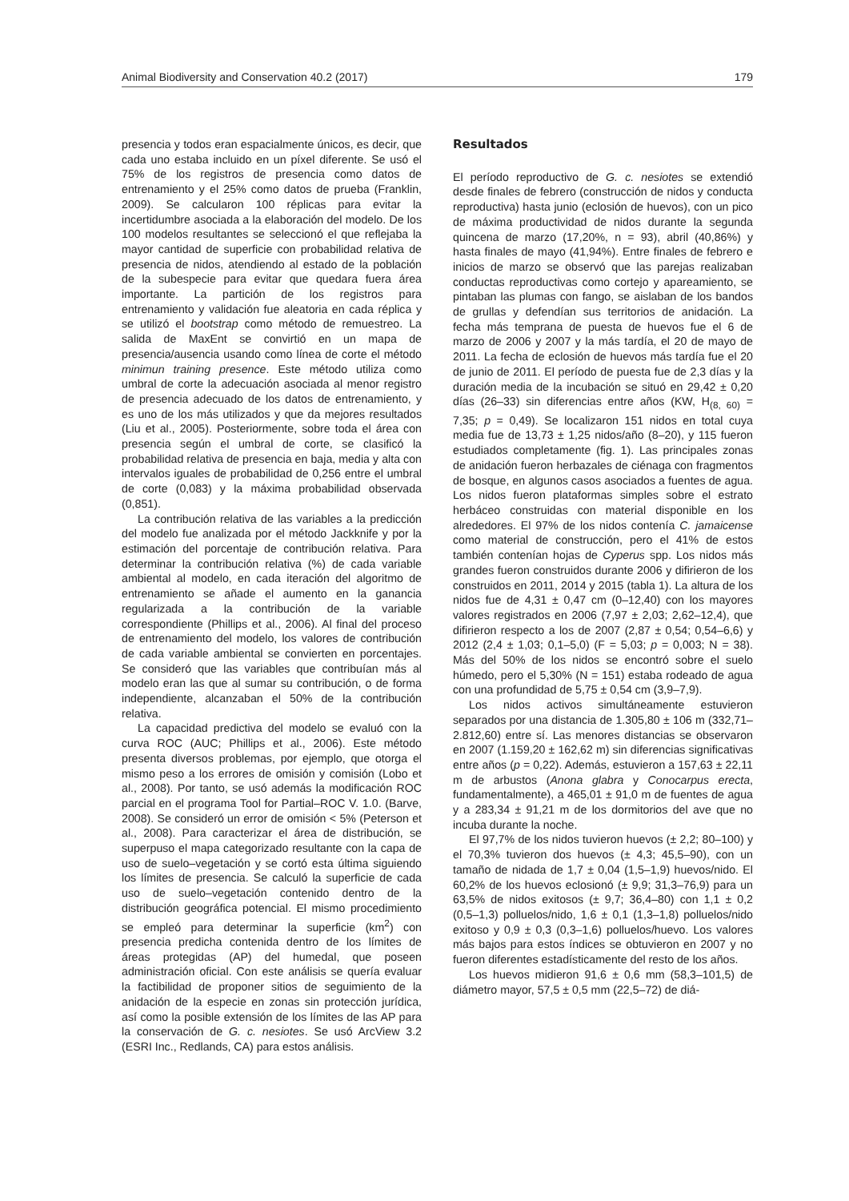Animal Biodiversity and Conservation 40.2 (2017) 179
presencia y todos eran espacialmente únicos, es decir, que cada uno estaba incluido en un píxel diferente. Se usó el 75% de los registros de presencia como datos de entrenamiento y el 25% como datos de prueba (Franklin, 2009). Se calcularon 100 réplicas para evitar la incertidumbre asociada a la elaboración del modelo. De los 100 modelos resultantes se seleccionó el que reflejaba la mayor cantidad de superficie con probabilidad relativa de presencia de nidos, atendiendo al estado de la población de la subespecie para evitar que quedara fuera área importante. La partición de los registros para entrenamiento y validación fue aleatoria en cada réplica y se utilizó el bootstrap como método de remuestreo. La salida de MaxEnt se convirtió en un mapa de presencia/ausencia usando como línea de corte el método minimun training presence. Este método utiliza como umbral de corte la adecuación asociada al menor registro de presencia adecuado de los datos de entrenamiento, y es uno de los más utilizados y que da mejores resultados (Liu et al., 2005). Posteriormente, sobre toda el área con presencia según el umbral de corte, se clasificó la probabilidad relativa de presencia en baja, media y alta con intervalos iguales de probabilidad de 0,256 entre el umbral de corte (0,083) y la máxima probabilidad observada (0,851).
La contribución relativa de las variables a la predicción del modelo fue analizada por el método Jackknife y por la estimación del porcentaje de contribución relativa. Para determinar la contribución relativa (%) de cada variable ambiental al modelo, en cada iteración del algoritmo de entrenamiento se añade el aumento en la ganancia regularizada a la contribución de la variable correspondiente (Phillips et al., 2006). Al final del proceso de entrenamiento del modelo, los valores de contribución de cada variable ambiental se convierten en porcentajes. Se consideró que las variables que contribuían más al modelo eran las que al sumar su contribución, o de forma independiente, alcanzaban el 50% de la contribución relativa.
La capacidad predictiva del modelo se evaluó con la curva ROC (AUC; Phillips et al., 2006). Este método presenta diversos problemas, por ejemplo, que otorga el mismo peso a los errores de omisión y comisión (Lobo et al., 2008). Por tanto, se usó además la modificación ROC parcial en el programa Tool for Partial–ROC V. 1.0. (Barve, 2008). Se consideró un error de omisión < 5% (Peterson et al., 2008). Para caracterizar el área de distribución, se superpuso el mapa categorizado resultante con la capa de uso de suelo–vegetación y se cortó esta última siguiendo los límites de presencia. Se calculó la superficie de cada uso de suelo–vegetación contenido dentro de la distribución geográfica potencial. El mismo procedimiento se empleó para determinar la superficie (km<sup>2</sup>) con presencia predicha contenida dentro de los límites de áreas protegidas (AP) del humedal, que poseen administración oficial. Con este análisis se quería evaluar la factibilidad de proponer sitios de seguimiento de la anidación de la especie en zonas sin protección jurídica, así como la posible extensión de los límites de las AP para la conservación de G. c. nesiotes. Se usó ArcView 3.2 (ESRI Inc., Redlands, CA) para estos análisis.
Resultados
El período reproductivo de G. c. nesiotes se extendió desde finales de febrero (construcción de nidos y conducta reproductiva) hasta junio (eclosión de huevos), con un pico de máxima productividad de nidos durante la segunda quincena de marzo (17,20%, n = 93), abril (40,86%) y hasta finales de mayo (41,94%). Entre finales de febrero e inicios de marzo se observó que las parejas realizaban conductas reproductivas como cortejo y apareamiento, se pintaban las plumas con fango, se aislaban de los bandos de grullas y defendían sus territorios de anidación. La fecha más temprana de puesta de huevos fue el 6 de marzo de 2006 y 2007 y la más tardía, el 20 de mayo de 2011. La fecha de eclosión de huevos más tardía fue el 20 de junio de 2011. El período de puesta fue de 2,3 días y la duración media de la incubación se situó en 29,42 ± 0,20 días (26–33) sin diferencias entre años (KW, H<sub>(8, 60)</sub> = 7,35; p = 0,49). Se localizaron 151 nidos en total cuya media fue de 13,73 ± 1,25 nidos/año (8–20), y 115 fueron estudiados completamente (fig. 1). Las principales zonas de anidación fueron herbazales de ciénaga con fragmentos de bosque, en algunos casos asociados a fuentes de agua. Los nidos fueron plataformas simples sobre el estrato herbáceo construidas con material disponible en los alrededores. El 97% de los nidos contenía C. jamaicense como material de construcción, pero el 41% de estos también contenían hojas de Cyperus spp. Los nidos más grandes fueron construidos durante 2006 y difirieron de los construidos en 2011, 2014 y 2015 (tabla 1). La altura de los nidos fue de 4,31 ± 0,47 cm (0–12,40) con los mayores valores registrados en 2006 (7,97 ± 2,03; 2,62–12,4), que difirieron respecto a los de 2007 (2,87 ± 0,54; 0,54–6,6) y 2012 (2,4 ± 1,03; 0,1–5,0) (F = 5,03; p = 0,003; N = 38). Más del 50% de los nidos se encontró sobre el suelo húmedo, pero el 5,30% (N = 151) estaba rodeado de agua con una profundidad de 5,75 ± 0,54 cm (3,9–7,9).
Los nidos activos simultáneamente estuvieron separados por una distancia de 1.305,80 ± 106 m (332,71–2.812,60) entre sí. Las menores distancias se observaron en 2007 (1.159,20 ± 162,62 m) sin diferencias significativas entre años (p = 0,22). Además, estuvieron a 157,63 ± 22,11 m de arbustos (Anona glabra y Conocarpus erecta, fundamentalmente), a 465,01 ± 91,0 m de fuentes de agua y a 283,34 ± 91,21 m de los dormitorios del ave que no incuba durante la noche.
El 97,7% de los nidos tuvieron huevos (± 2,2; 80–100) y el 70,3% tuvieron dos huevos (± 4,3; 45,5–90), con un tamaño de nidada de 1,7 ± 0,04 (1,5–1,9) huevos/nido. El 60,2% de los huevos eclosionó (± 9,9; 31,3–76,9) para un 63,5% de nidos exitosos (± 9,7; 36,4–80) con 1,1 ± 0,2 (0,5–1,3) polluelos/nido, 1,6 ± 0,1 (1,3–1,8) polluelos/nido exitoso y 0,9 ± 0,3 (0,3–1,6) polluelos/huevo. Los valores más bajos para estos índices se obtuvieron en 2007 y no fueron diferentes estadísticamente del resto de los años.
Los huevos midieron 91,6 ± 0,6 mm (58,3–101,5) de diámetro mayor, 57,5 ± 0,5 mm (22,5–72) de diá-